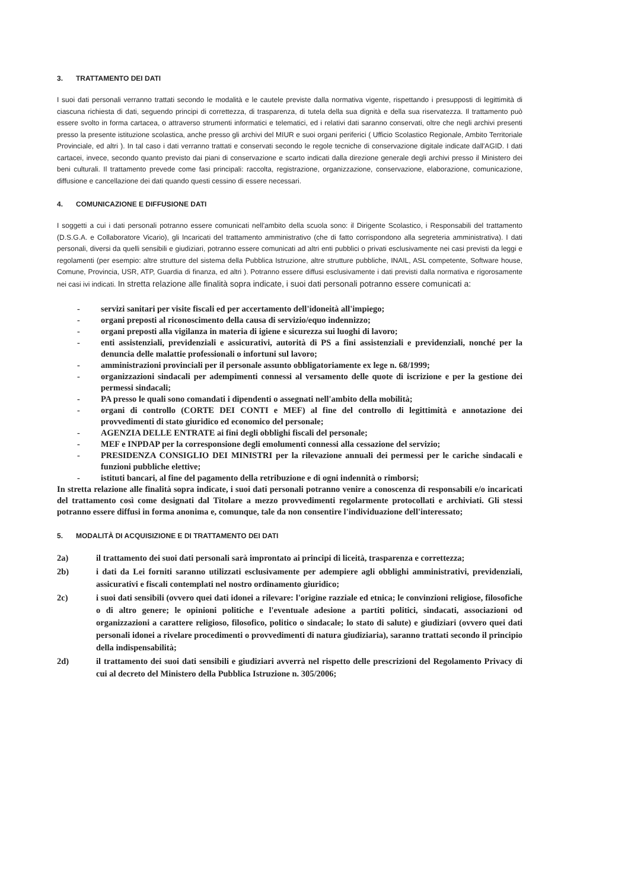3. TRATTAMENTO DEI DATI
I suoi dati personali verranno trattati secondo le modalità e le cautele previste dalla normativa vigente, rispettando i presupposti di legittimità di ciascuna richiesta di dati, seguendo principi di correttezza, di trasparenza, di tutela della sua dignità e della sua riservatezza. Il trattamento può essere svolto in forma cartacea, o attraverso strumenti informatici e telematici, ed i relativi dati saranno conservati, oltre che negli archivi presenti presso la presente istituzione scolastica, anche presso gli archivi del MIUR e suoi organi periferici ( Ufficio Scolastico Regionale, Ambito Territoriale Provinciale, ed altri ). In tal caso i dati verranno trattati e conservati secondo le regole tecniche di conservazione digitale indicate dall'AGID. I dati cartacei, invece, secondo quanto previsto dai piani di conservazione e scarto indicati dalla direzione generale degli archivi presso il Ministero dei beni culturali. Il trattamento prevede come fasi principali: raccolta, registrazione, organizzazione, conservazione, elaborazione, comunicazione, diffusione e cancellazione dei dati quando questi cessino di essere necessari.
4. COMUNICAZIONE E DIFFUSIONE DATI
I soggetti a cui i dati personali potranno essere comunicati nell'ambito della scuola sono: il Dirigente Scolastico, i Responsabili del trattamento (D.S.G.A. e Collaboratore Vicario), gli Incaricati del trattamento amministrativo (che di fatto corrispondono alla segreteria amministrativa). I dati personali, diversi da quelli sensibili e giudiziari, potranno essere comunicati ad altri enti pubblici o privati esclusivamente nei casi previsti da leggi e regolamenti (per esempio: altre strutture del sistema della Pubblica Istruzione, altre strutture pubbliche, INAIL, ASL competente, Software house, Comune, Provincia, USR, ATP, Guardia di finanza, ed altri ). Potranno essere diffusi esclusivamente i dati previsti dalla normativa e rigorosamente nei casi ivi indicati. In stretta relazione alle finalità sopra indicate, i suoi dati personali potranno essere comunicati a:
- servizi sanitari per visite fiscali ed per accertamento dell'idoneità all'impiego;
- organi preposti al riconoscimento della causa di servizio/equo indennizzo;
- organi preposti alla vigilanza in materia di igiene e sicurezza sui luoghi di lavoro;
- enti assistenziali, previdenziali e assicurativi, autorità di PS a fini assistenziali e previdenziali, nonché per la denuncia delle malattie professionali o infortuni sul lavoro;
- amministrazioni provinciali per il personale assunto obbligatoriamente ex lege n. 68/1999;
- organizzazioni sindacali per adempimenti connessi al versamento delle quote di iscrizione e per la gestione dei permessi sindacali;
- PA presso le quali sono comandati i dipendenti o assegnati nell'ambito della mobilità;
- organi di controllo (CORTE DEI CONTI e MEF) al fine del controllo di legittimità e annotazione dei provvedimenti di stato giuridico ed economico del personale;
- AGENZIA DELLE ENTRATE ai fini degli obblighi fiscali del personale;
- MEF e INPDAP per la corresponsione degli emolumenti connessi alla cessazione del servizio;
- PRESIDENZA CONSIGLIO DEI MINISTRI per la rilevazione annuali dei permessi per le cariche sindacali e funzioni pubbliche elettive;
- istituti bancari, al fine del pagamento della retribuzione e di ogni indennità o rimborsi;
In stretta relazione alle finalità sopra indicate, i suoi dati personali potranno venire a conoscenza di responsabili e/o incaricati del trattamento così come designati dal Titolare a mezzo provvedimenti regolarmente protocollati e archiviati. Gli stessi potranno essere diffusi in forma anonima e, comunque, tale da non consentire l'individuazione dell'interessato;
5. MODALITÀ DI ACQUISIZIONE E DI TRATTAMENTO DEI DATI
2a) il trattamento dei suoi dati personali sarà improntato ai principi di liceità, trasparenza e correttezza;
2b) i dati da Lei forniti saranno utilizzati esclusivamente per adempiere agli obblighi amministrativi, previdenziali, assicurativi e fiscali contemplati nel nostro ordinamento giuridico;
2c) i suoi dati sensibili (ovvero quei dati idonei a rilevare: l'origine razziale ed etnica; le convinzioni religiose, filosofiche o di altro genere; le opinioni politiche e l'eventuale adesione a partiti politici, sindacati, associazioni od organizzazioni a carattere religioso, filosofico, politico o sindacale; lo stato di salute) e giudiziari (ovvero quei dati personali idonei a rivelare procedimenti o provvedimenti di natura giudiziaria), saranno trattati secondo il principio della indispensabilità;
2d) il trattamento dei suoi dati sensibili e giudiziari avverrà nel rispetto delle prescrizioni del Regolamento Privacy di cui al decreto del Ministero della Pubblica Istruzione n. 305/2006;